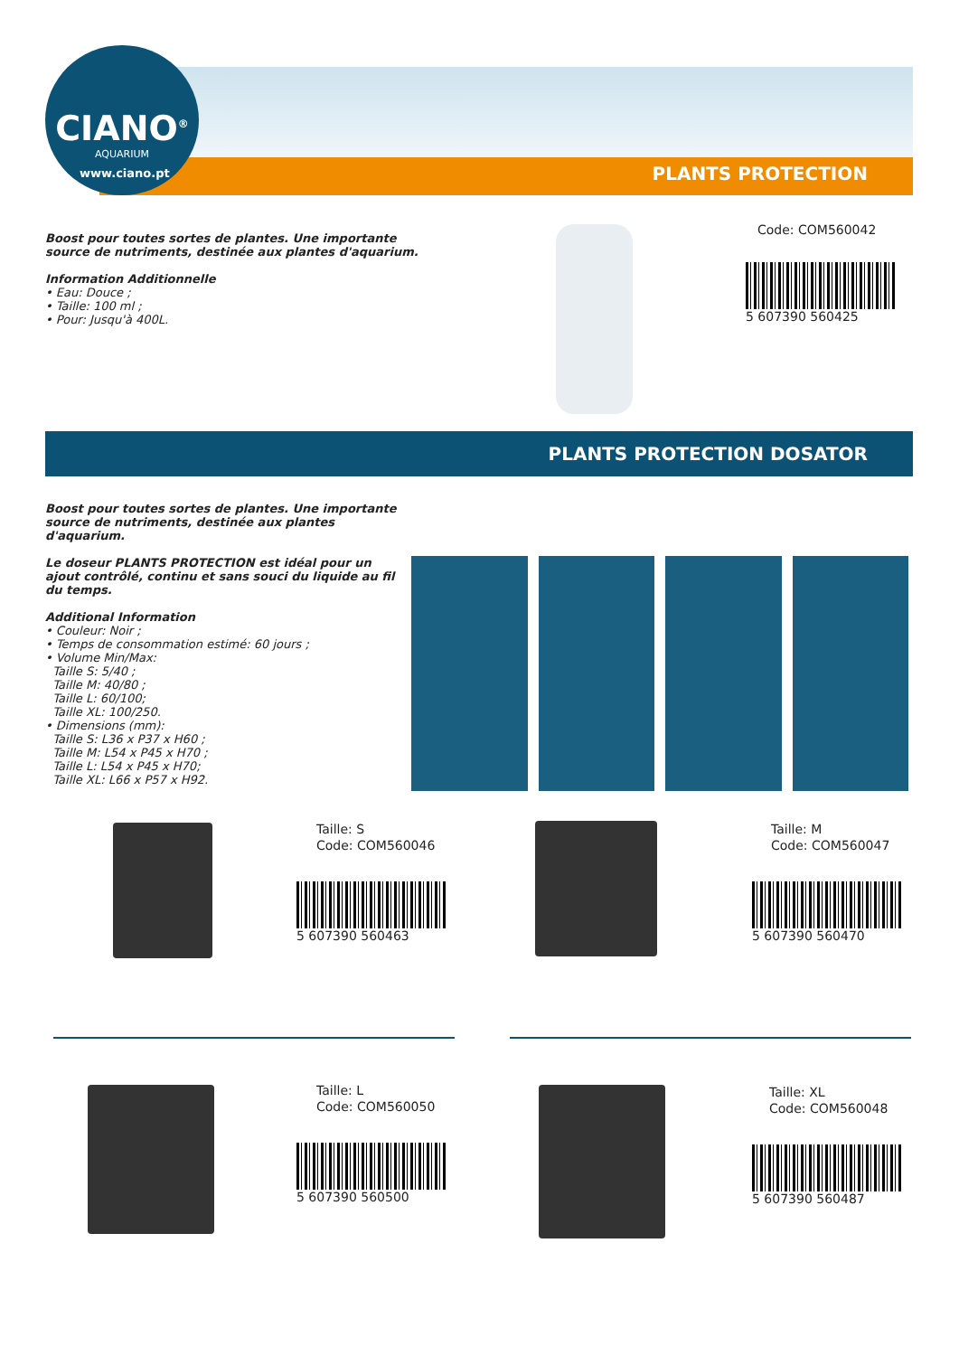CIANO<sup>®</sup>
AQUARIUM
www.ciano.pt PLANTS PROTECTION
Boost pour toutes sortes de plantes. Une importante source de nutriments, destinée aux plantes d'aquarium.
Information Additionnelle
• Eau: Douce ;
• Taille: 100 ml ;
• Pour: Jusqu'à 400L.
Code: COM560042
5 607390 560425
PLANTS PROTECTION DOSATOR
Boost pour toutes sortes de plantes. Une importante source de nutriments, destinée aux plantes d'aquarium.
Le doseur PLANTS PROTECTION est idéal pour un ajout contrôlé, continu et sans souci du liquide au fil du temps.
Additional Information
• Couleur: Noir ;
• Temps de consommation estimé: 60 jours ;
• Volume Min/Max:
Taille S: 5/40 ;
Taille M: 40/80 ;
Taille L: 60/100;
Taille XL: 100/250.
• Dimensions (mm):
Taille S: L36 x P37 x H60 ;
Taille M: L54 x P45 x H70 ;
Taille L: L54 x P45 x H70;
Taille XL: L66 x P57 x H92.
Taille: S
Code: COM560046
5 607390 560463
Taille: M
Code: COM560047
5 607390 560470
Taille: L
Code: COM560050
5 607390 560500
Taille: XL
Code: COM560048
5 607390 560487